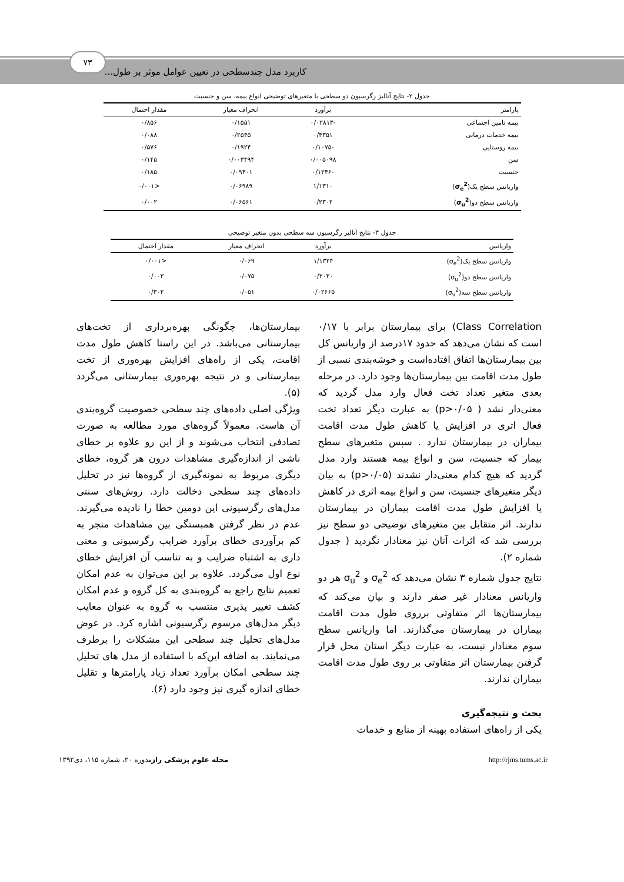کاربرد مدل چندسطحی در تعیین عوامل موثر بر طول...
۷۳
جدول ۲- نتایج آنالیز رگرسیون دو سطحی با متغیرهای توضیحی انواع بیمه، سن و جنسیت
| پارامتر | برآورد | انحراف معیار | مقدار احتمال |
| --- | --- | --- | --- |
| بیمه تامین اجتماعی | -۰/۰۲۸۱۳ | ۰/۱۵۵۱ | ۰/۸۵۶ |
| بیمه خدمات درمانی | ۰/۴۳۵۱ | ۰/۲۵۴۵ | ۰/۰۸۸ |
| بیمه روستایی | -۰/۱۰۷۵ | ۰/۱۹۲۴ | ۰/۵۷۶ |
| سن | ۰/۰۰۵۰۹۸ | ۰/۰۰۳۴۹۴ | ۰/۱۴۵ |
| جنسیت | -۰/۱۲۴۶ | ۰/۰۹۴۰۱ | ۰/۱۸۵ |
| واریانس سطح یک( σ<sub>e</sub><sup>2</sup> ) | ۱/۱۳۱۰ | ۰/۰۶۹۸۹ | <۰/۰۰۱ |
| واریانس سطح دو( σ<sub>u</sub><sup>2</sup> ) | ۰/۲۳۰۲ | ۰/۰۶۵۶۱ | ۰/۰۰۲ |
جدول ۳- نتایج آنالیز رگرسیون سه سطحی بدون متغیر توضیحی
| واریانس | برآورد | انحراف معیار | مقدار احتمال |
| --- | --- | --- | --- |
| واریانس سطح یک(σ<sub>e</sub><sup>2</sup>) | ۱/۱۳۲۴ | ۰/۰۶۹ | <۰/۰۰۱ |
| واریانس سطح دو(σ<sub>u</sub><sup>2</sup>) | ۰/۲۰۳۰ | ۰/۰۷۵ | ۰/۰۰۳ |
| واریانس سطح سه(σ<sub>v</sub><sup>2</sup>) | ۰/۰۲۶۶۵ | ۰/۰۵۱ | ۰/۳۰۲ |
Class Correlation) برای بیمارستان برابر با ۰/۱۷ است که نشان می‌دهد که حدود ۱۷درصد از واریانس کل بین بیمارستان‌ها اتفاق افتاده‌است و خوشه‌بندی نسبی از طول مدت اقامت بین بیمارستان‌ها وجود دارد. در مرحله بعدی متغیر تعداد تخت فعال وارد مدل گردید که معنی‌دار نشد ( p>۰/۰۵) به عبارت دیگر تعداد تخت فعال اثری در افزایش یا کاهش طول مدت اقامت بیماران در بیمارستان ندارد . سپس متغیرهای سطح بیمار که جنسیت، سن و انواع بیمه هستند وارد مدل گردید که هیچ کدام معنی‌دار نشدند (p>۰/۰۵) به بیان دیگر متغیرهای جنسیت، سن و انواع بیمه اثری در کاهش یا افزایش طول مدت اقامت بیماران در بیمارستان ندارند. اثر متقابل بین متغیرهای توضیحی دو سطح نیز بررسی شد که اثرات آنان نیز معنادار نگردید ( جدول شماره ۲).
نتایج جدول شماره ۳ نشان می‌دهد که σ<sub>e</sub><sup>2</sup> و σ<sub>u</sub><sup>2</sup> هر دو واریانس معنادار غیر صفر دارند و بیان می‌کند که بیمارستان‌ها اثر متفاوتی برروی طول مدت اقامت بیماران در بیمارستان می‌گذارند. اما واریانس سطح سوم معنادار نیست، به عبارت دیگر استان محل قرار گرفتن بیمارستان اثر متفاوتی بر روی طول مدت اقامت بیماران ندارند.
بحث و نتیجه‌گیری
یکی از راه‌های استفاده بهینه از منابع و خدمات
بیمارستان‌ها، چگونگی بهره‌برداری از تخت‌های بیمارستانی می‌باشد. در این راستا کاهش طول مدت اقامت، یکی از راه‌های افزایش بهره‌وری از تخت بیمارستانی و در نتیجه بهره‌وری بیمارستانی می‌گردد (۵).
ویژگی اصلی داده‌های چند سطحی خصوصیت گروه‌بندی آن هاست. معمولاً گروه‌های مورد مطالعه به صورت تصادفی انتخاب می‌شوند و از این رو علاوه بر خطای ناشی از اندازه‌گیری مشاهدات درون هر گروه، خطای دیگری مربوط به نمونه‌گیری از گروه‌ها نیز در تحلیل داده‌های چند سطحی دخالت دارد. روش‌های سنتی مدل‌های رگرسیونی این دومین خطا را نادیده می‌گیرند. عدم در نظر گرفتن همبستگی بین مشاهدات منجر به کم برآوردی خطای برآورد ضرایب رگرسیونی و معنی داری به اشتباه ضرایب و به تناسب آن افزایش خطای نوع اول می‌گردد. علاوه بر این می‌توان به عدم امکان تعمیم نتایج راجع به گروه‌بندی به کل گروه و عدم امکان کشف تغییر پذیری منتسب به گروه به عنوان معایب دیگر مدل‌های مرسوم رگرسیونی اشاره کرد. در عوض مدل‌های تحلیل چند سطحی این مشکلات را برطرف می‌نمایند. به اضافه این‌که با استفاده از مدل های تحلیل چند سطحی امکان برآورد تعداد زیاد پارامترها و تقلیل خطای اندازه گیری نیز وجود دارد (۶).
مجله علوم پزشکی رازیدوره ۲۰، شماره ۱۱۵، دی۱۳۹۲ http://rjms.tums.ac.ir